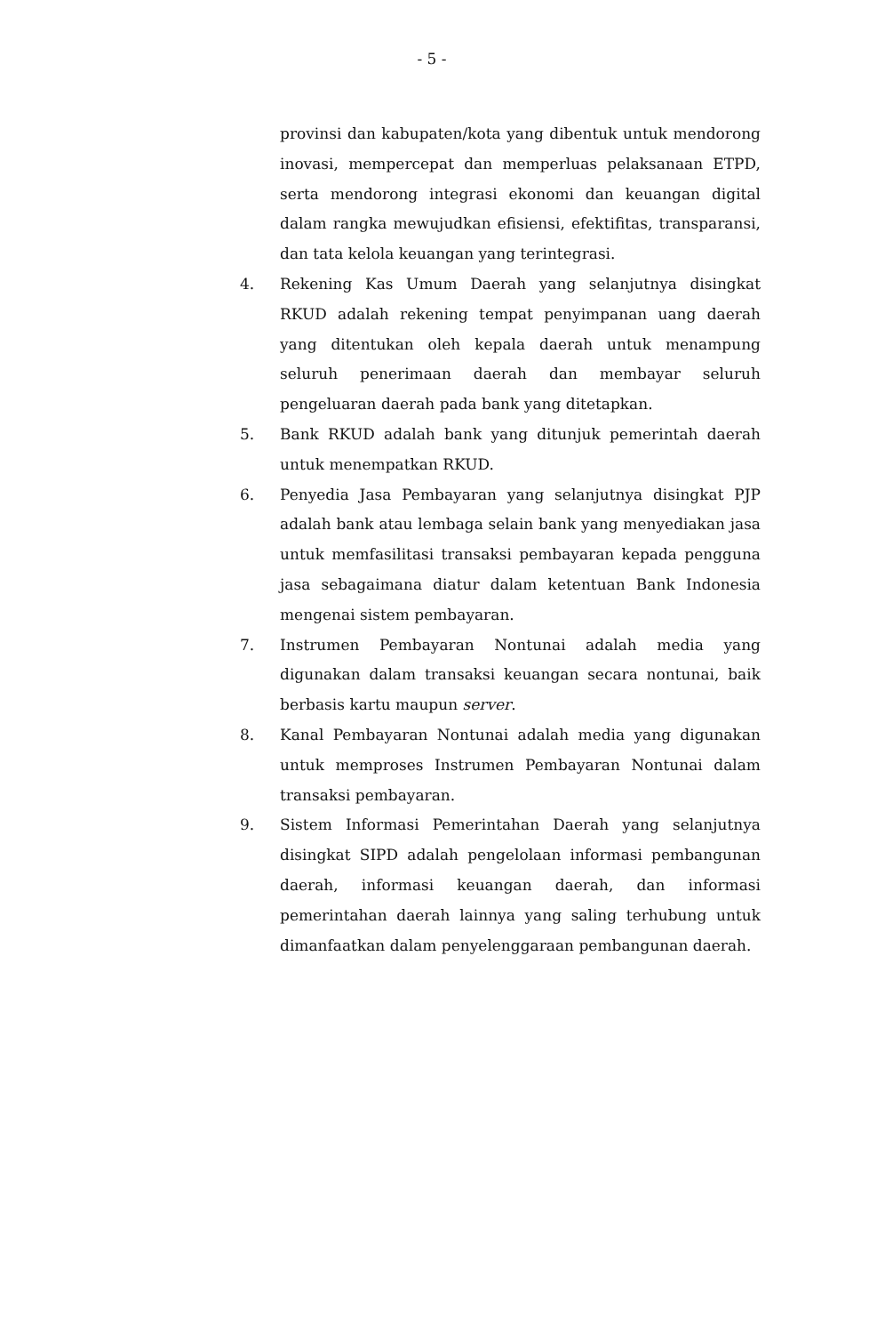- 5 -
provinsi dan kabupaten/kota yang dibentuk untuk mendorong inovasi, mempercepat dan memperluas pelaksanaan ETPD, serta mendorong integrasi ekonomi dan keuangan digital dalam rangka mewujudkan efisiensi, efektifitas, transparansi, dan tata kelola keuangan yang terintegrasi.
4. Rekening Kas Umum Daerah yang selanjutnya disingkat RKUD adalah rekening tempat penyimpanan uang daerah yang ditentukan oleh kepala daerah untuk menampung seluruh penerimaan daerah dan membayar seluruh pengeluaran daerah pada bank yang ditetapkan.
5. Bank RKUD adalah bank yang ditunjuk pemerintah daerah untuk menempatkan RKUD.
6. Penyedia Jasa Pembayaran yang selanjutnya disingkat PJP adalah bank atau lembaga selain bank yang menyediakan jasa untuk memfasilitasi transaksi pembayaran kepada pengguna jasa sebagaimana diatur dalam ketentuan Bank Indonesia mengenai sistem pembayaran.
7. Instrumen Pembayaran Nontunai adalah media yang digunakan dalam transaksi keuangan secara nontunai, baik berbasis kartu maupun server.
8. Kanal Pembayaran Nontunai adalah media yang digunakan untuk memproses Instrumen Pembayaran Nontunai dalam transaksi pembayaran.
9. Sistem Informasi Pemerintahan Daerah yang selanjutnya disingkat SIPD adalah pengelolaan informasi pembangunan daerah, informasi keuangan daerah, dan informasi pemerintahan daerah lainnya yang saling terhubung untuk dimanfaatkan dalam penyelenggaraan pembangunan daerah.